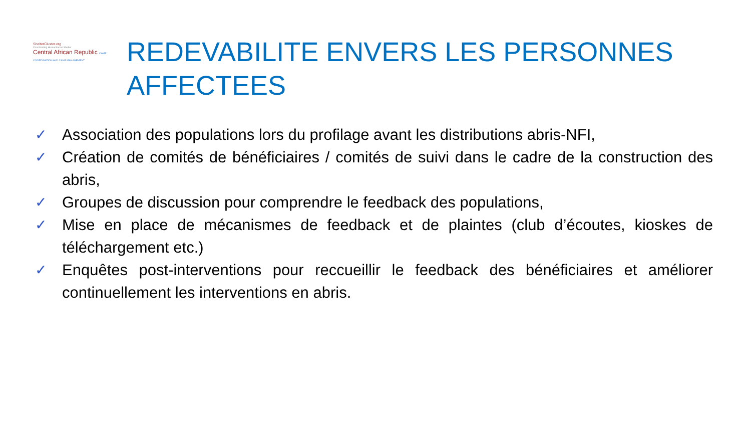ShelterCluster.org
Coordinating Humanitarian Shelter
Central African Republic CAMP COORDINATION AND CAMP MANAGEMENT
REDEVABILITE ENVERS LES PERSONNES AFFECTEES
✓ Association des populations lors du profilage avant les distributions abris-NFI,
✓ Création de comités de bénéficiaires / comités de suivi dans le cadre de la construction des abris,
✓ Groupes de discussion pour comprendre le feedback des populations,
✓ Mise en place de mécanismes de feedback et de plaintes (club d’écoutes, kioskes de téléchargement etc.)
✓ Enquêtes post-interventions pour reccueillir le feedback des bénéficiaires et améliorer continuellement les interventions en abris.